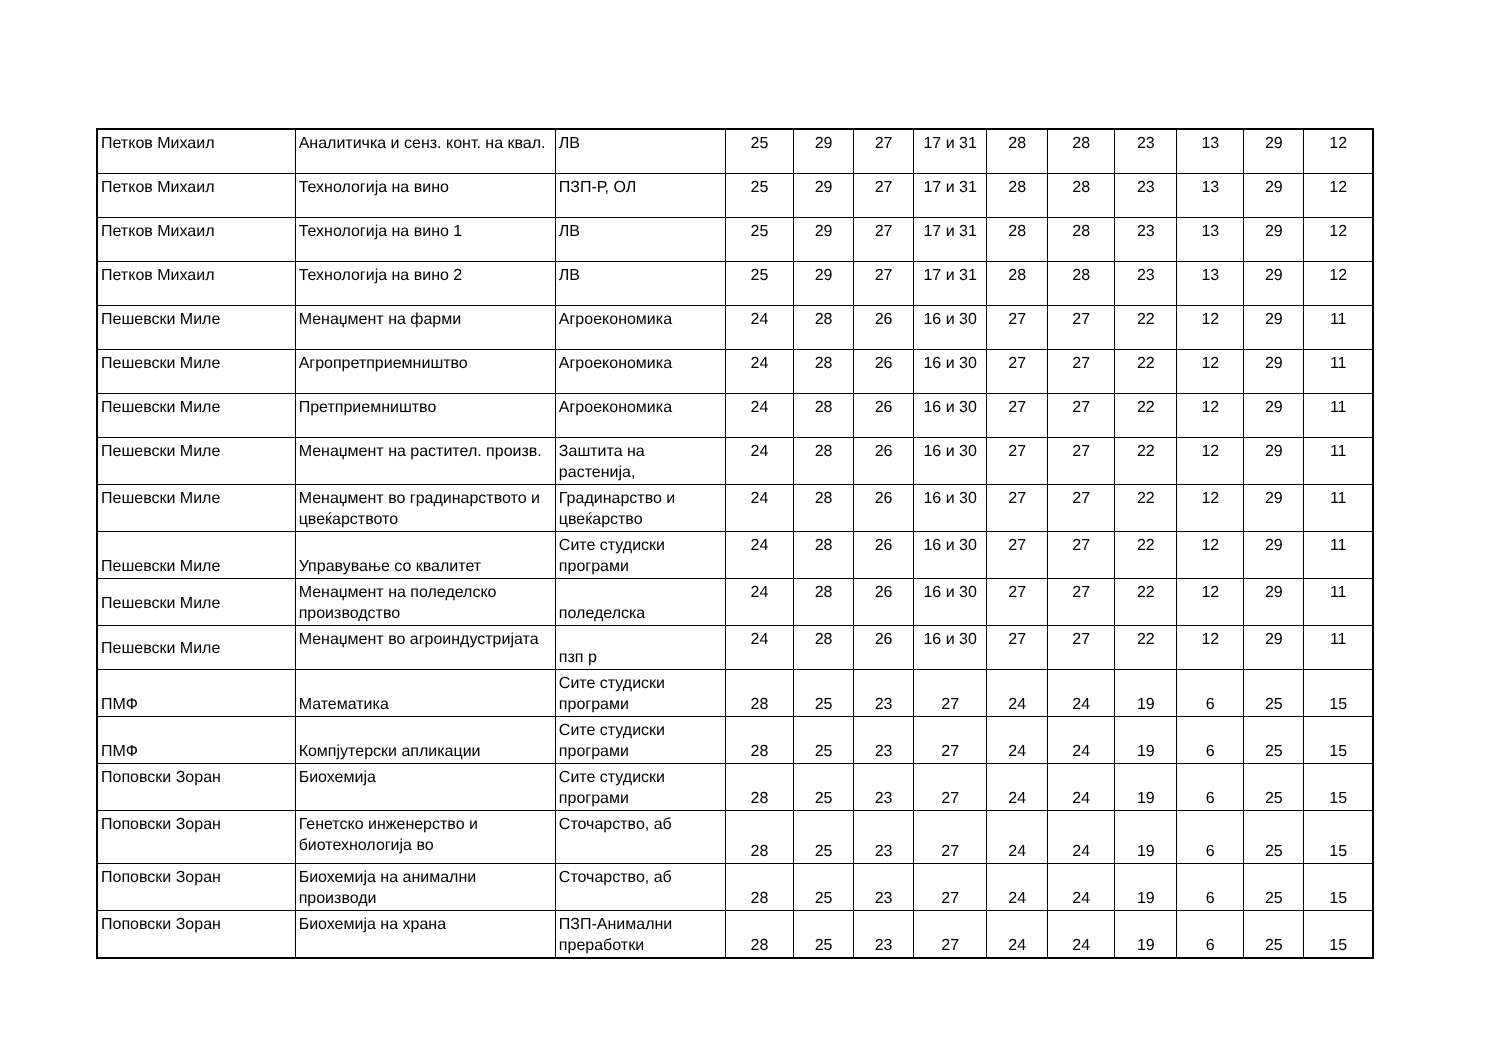| Петков Михаил | Аналитичка и сенз. конт. на квал. | ЛВ | 25 | 29 | 27 | 17 и 31 | 28 | 28 | 23 | 13 | 29 | 12 |
| Петков Михаил | Технологија на вино | ПЗП-Р, ОЛ | 25 | 29 | 27 | 17 и 31 | 28 | 28 | 23 | 13 | 29 | 12 |
| Петков Михаил | Технологија на вино 1 | ЛВ | 25 | 29 | 27 | 17 и 31 | 28 | 28 | 23 | 13 | 29 | 12 |
| Петков Михаил | Технологија на вино 2 | ЛВ | 25 | 29 | 27 | 17 и 31 | 28 | 28 | 23 | 13 | 29 | 12 |
| Пешевски Миле | Менаџмент на фарми | Агроекономика | 24 | 28 | 26 | 16 и 30 | 27 | 27 | 22 | 12 | 29 | 11 |
| Пешевски Миле | Агропретприемништво | Агроекономика | 24 | 28 | 26 | 16 и 30 | 27 | 27 | 22 | 12 | 29 | 11 |
| Пешевски Миле | Претприемништво | Агроекономика | 24 | 28 | 26 | 16 и 30 | 27 | 27 | 22 | 12 | 29 | 11 |
| Пешевски Миле | Менаџмент на растител. произв. | Заштита на растенија, | 24 | 28 | 26 | 16 и 30 | 27 | 27 | 22 | 12 | 29 | 11 |
| Пешевски Миле | Менаџмент во градинарството и цвеќарството | Градинарство и цвеќарство | 24 | 28 | 26 | 16 и 30 | 27 | 27 | 22 | 12 | 29 | 11 |
| Пешевски Миле | Управување со квалитет | Сите студиски програми | 24 | 28 | 26 | 16 и 30 | 27 | 27 | 22 | 12 | 29 | 11 |
| Пешевски Миле | Менаџмент на поледелско производство | поледелска | 24 | 28 | 26 | 16 и 30 | 27 | 27 | 22 | 12 | 29 | 11 |
| Пешевски Миле | Менаџмент во агроиндустријата | пзп р | 24 | 28 | 26 | 16 и 30 | 27 | 27 | 22 | 12 | 29 | 11 |
| ПМФ | Математика | Сите студиски програми | 28 | 25 | 23 | 27 | 24 | 24 | 19 | 6 | 25 | 15 |
| ПМФ | Компјутерски апликации | Сите студиски програми | 28 | 25 | 23 | 27 | 24 | 24 | 19 | 6 | 25 | 15 |
| Поповски Зоран | Биохемија | Сите студиски програми | 28 | 25 | 23 | 27 | 24 | 24 | 19 | 6 | 25 | 15 |
| Поповски Зоран | Генетско инженерство и биотехнологија во | Сточарство, аб | 28 | 25 | 23 | 27 | 24 | 24 | 19 | 6 | 25 | 15 |
| Поповски Зоран | Биохемија на анимални производи | Сточарство, аб | 28 | 25 | 23 | 27 | 24 | 24 | 19 | 6 | 25 | 15 |
| Поповски Зоран | Биохемија на храна | ПЗП-Анимални преработки | 28 | 25 | 23 | 27 | 24 | 24 | 19 | 6 | 25 | 15 |